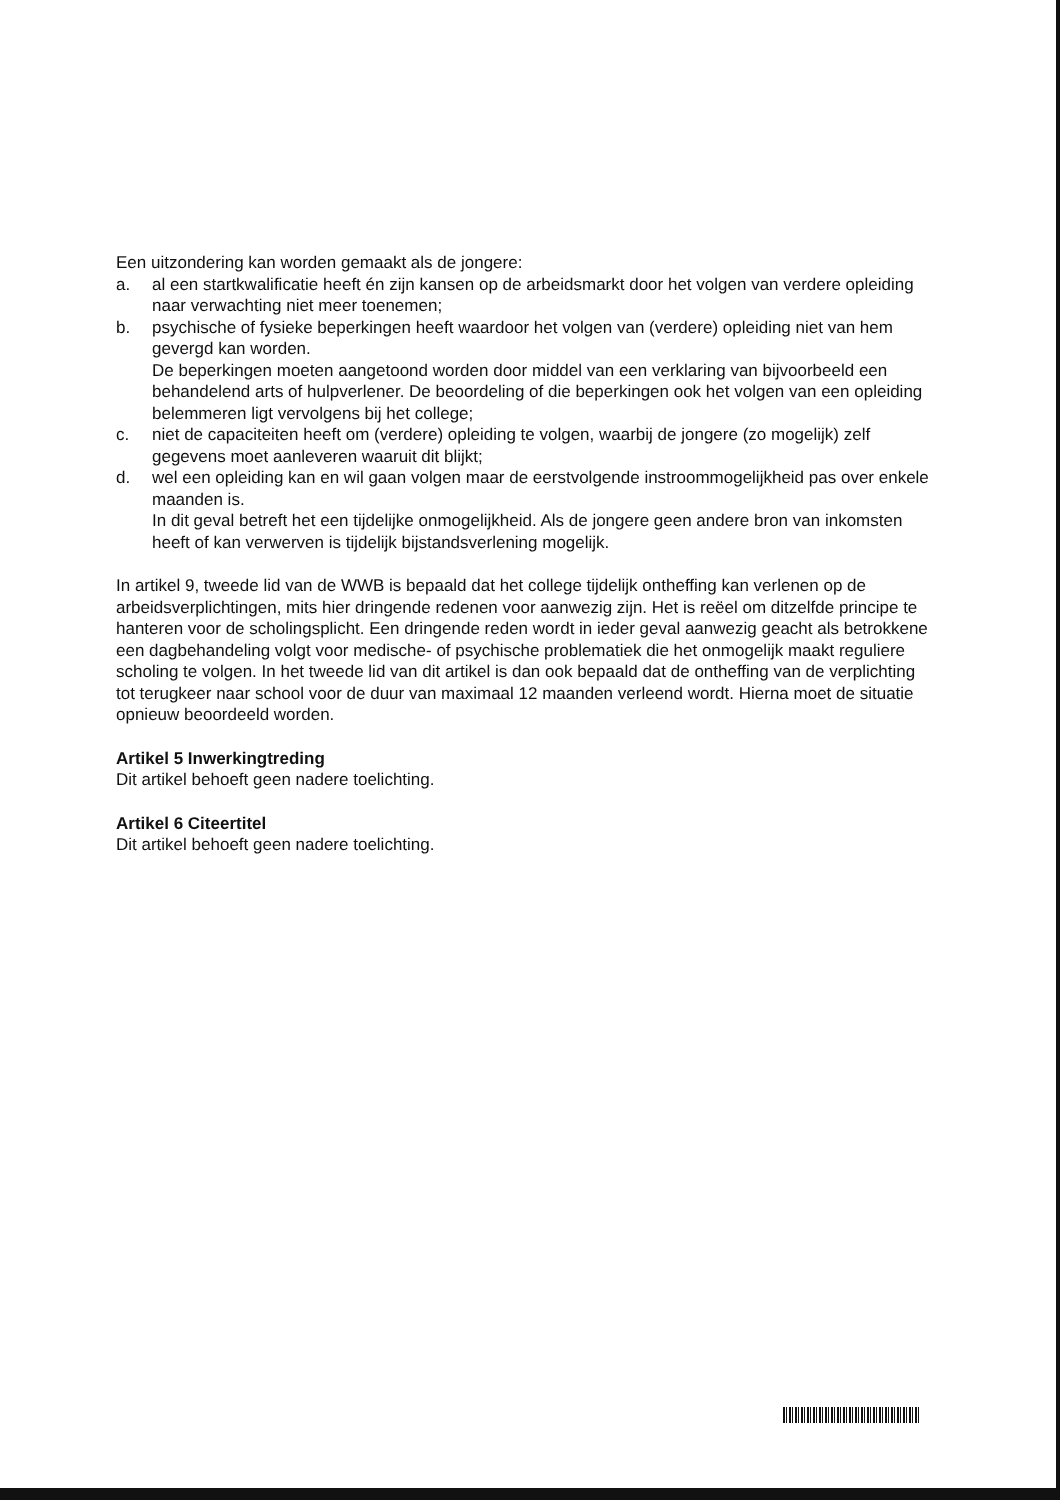Een uitzondering kan worden gemaakt als de jongere:
a. al een startkwalificatie heeft én zijn kansen op de arbeidsmarkt door het volgen van verdere opleiding naar verwachting niet meer toenemen;
b. psychische of fysieke beperkingen heeft waardoor het volgen van (verdere) opleiding niet van hem gevergd kan worden.
De beperkingen moeten aangetoond worden door middel van een verklaring van bijvoorbeeld een behandelend arts of hulpverlener. De beoordeling of die beperkingen ook het volgen van een opleiding belemmeren ligt vervolgens bij het college;
c. niet de capaciteiten heeft om (verdere) opleiding te volgen, waarbij de jongere (zo mogelijk) zelf gegevens moet aanleveren waaruit dit blijkt;
d. wel een opleiding kan en wil gaan volgen maar de eerstvolgende instroommogelijkheid pas over enkele maanden is.
In dit geval betreft het een tijdelijke onmogelijkheid. Als de jongere geen andere bron van inkomsten heeft of kan verwerven is tijdelijk bijstandsverlening mogelijk.
In artikel 9, tweede lid van de WWB is bepaald dat het college tijdelijk ontheffing kan verlenen op de arbeidsverplichtingen, mits hier dringende redenen voor aanwezig zijn. Het is reëel om ditzelfde principe te hanteren voor de scholingsplicht. Een dringende reden wordt in ieder geval aanwezig geacht als betrokkene een dagbehandeling volgt voor medische- of psychische problematiek die het onmogelijk maakt reguliere scholing te volgen. In het tweede lid van dit artikel is dan ook bepaald dat de ontheffing van de verplichting tot terugkeer naar school voor de duur van maximaal 12 maanden verleend wordt. Hierna moet de situatie opnieuw beoordeeld worden.
Artikel 5 Inwerkingtreding
Dit artikel behoeft geen nadere toelichting.
Artikel 6 Citeertitel
Dit artikel behoeft geen nadere toelichting.